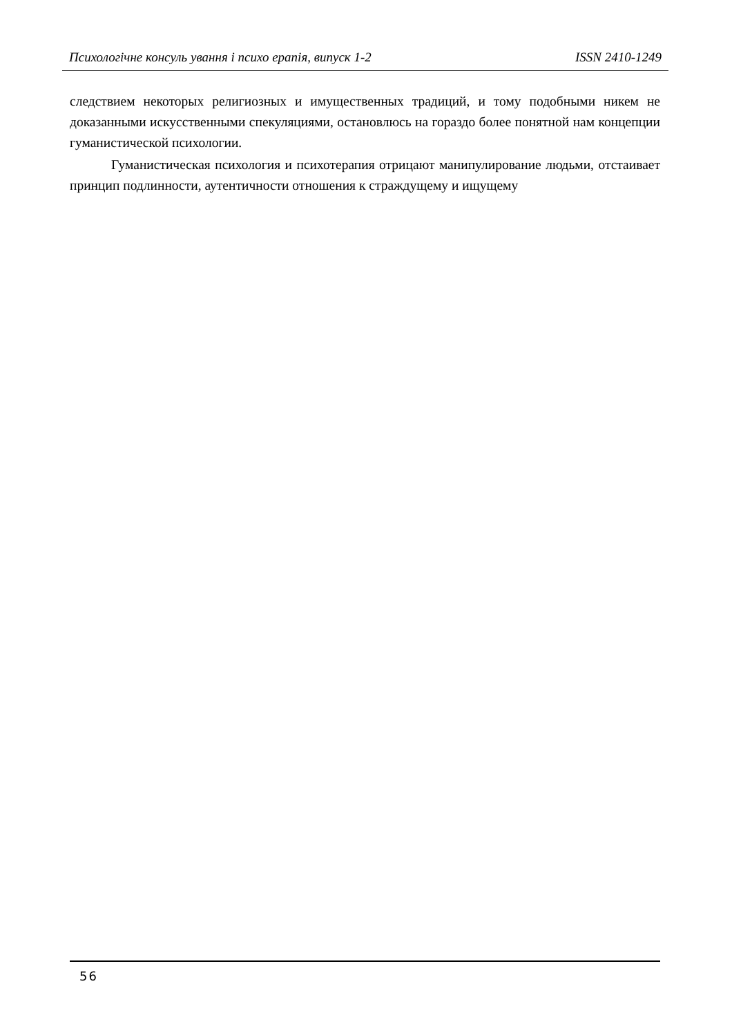Психологічне консуль ування і психо ерапія, випуск 1-2 ISSN 2410-1249
следствием некоторых религиозных и имущественных традиций, и тому подобными никем не доказанными искусственными спекуляциями, остановлюсь на гораздо более понятной нам концепции гуманистической психологии.
Гуманистическая психология и психотерапия отрицают манипулирование людьми, отстаивает принцип подлинности, аутентичности отношения к страждущему и ищущему
56